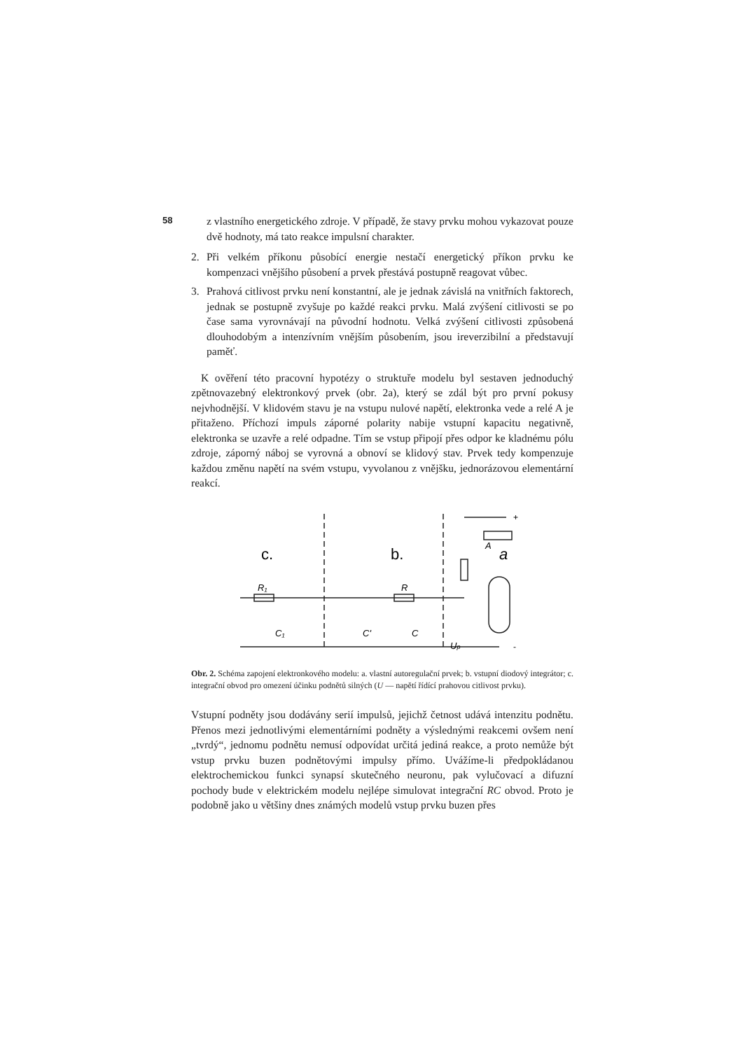58
z vlastního energetického zdroje. V případě, že stavy prvku mohou vykazovat pouze dvě hodnoty, má tato reakce impulsní charakter.
2. Při velkém příkonu působící energie nestačí energetický příkon prvku ke kompenzaci vnějšího působení a prvek přestává postupně reagovat vůbec.
3. Prahová citlivost prvku není konstantní, ale je jednak závislá na vnitřních faktorech, jednak se postupně zvyšuje po každé reakci prvku. Malá zvýšení citlivosti se po čase sama vyrovnávají na původní hodnotu. Velká zvýšení citlivosti způsobená dlouhodobým a intenzívním vnějším působením, jsou ireverzibilní a představují paměť.
K ověření této pracovní hypotézy o struktuře modelu byl sestaven jednoduchý zpětnovazebný elektronkový prvek (obr. 2a), který se zdál být pro první pokusy nejvhodnější. V klidovém stavu je na vstupu nulové napětí, elektronka vede a relé A je přitaženo. Příchozí impuls záporné polarity nabije vstupní kapacitu negativně, elektronka se uzavře a relé odpadne. Tím se vstup připojí přes odpor ke kladnému pólu zdroje, záporný náboj se vyrovná a obnoví se klidový stav. Prvek tedy kompenzuje každou změnu napětí na svém vstupu, vyvolanou z vnějšku, jednorázovou elementární reakcí.
c.
b.
a
R₁
R
C₁
C'
C
A
Up
+
-
Obr. 2. Schéma zapojení elektronkového modelu: a. vlastní autoregulační prvek; b. vstupní diodový integrátor; c. integrační obvod pro omezení účinku podnětů silných (U — napětí řídící prahovou citlivost prvku).
Vstupní podněty jsou dodávány serií impulsů, jejichž četnost udává intenzitu podnětu. Přenos mezi jednotlivými elementárními podněty a výslednými reakcemi ovšem není „tvrdý“, jednomu podnětu nemusí odpovídat určitá jediná reakce, a proto nemůže být vstup prvku buzen podnětovými impulsy přímo. Uvážíme-li předpokládanou elektrochemickou funkci synapsí skutečného neuronu, pak vylučovací a difuzní pochody bude v elektrickém modelu nejlépe simulovat integrační RC obvod. Proto je podobně jako u většiny dnes známých modelů vstup prvku buzen přes